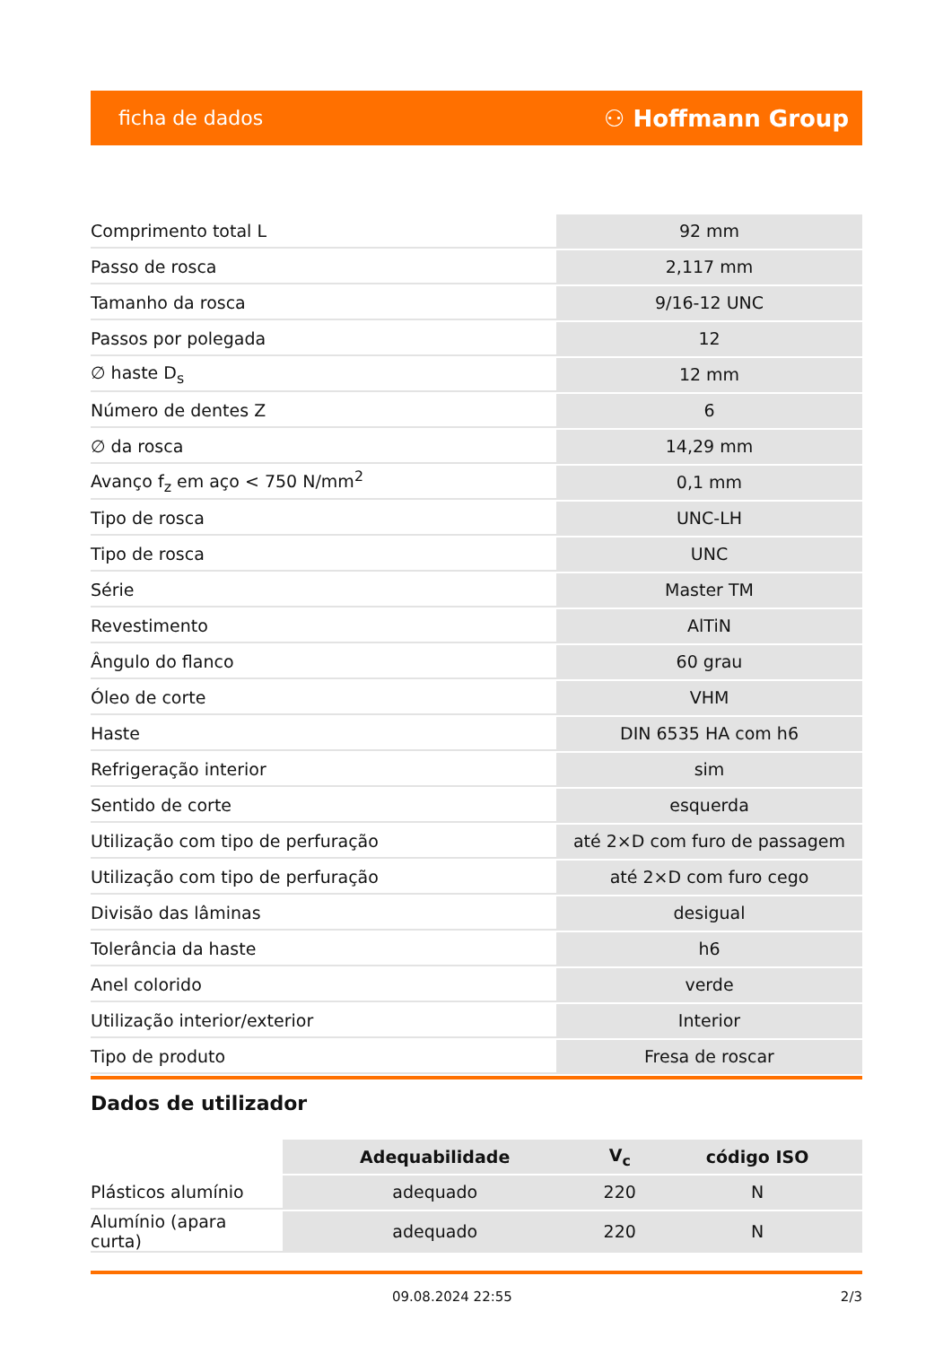ficha de dados ⚇ Hoffmann Group
| Comprimento total L | 92 mm |
| Passo de rosca | 2,117 mm |
| Tamanho da rosca | 9/16-12 UNC |
| Passos por polegada | 12 |
| ∅ haste D<sub>s</sub> | 12 mm |
| Número de dentes Z | 6 |
| ∅ da rosca | 14,29 mm |
| Avanço f<sub>z</sub> em aço < 750 N/mm<sup>2</sup> | 0,1 mm |
| Tipo de rosca | UNC-LH |
| Tipo de rosca | UNC |
| Série | Master TM |
| Revestimento | AlTiN |
| Ângulo do flanco | 60 grau |
| Óleo de corte | VHM |
| Haste | DIN 6535 HA com h6 |
| Refrigeração interior | sim |
| Sentido de corte | esquerda |
| Utilização com tipo de perfuração | até 2×D com furo de passagem |
| Utilização com tipo de perfuração | até 2×D com furo cego |
| Divisão das lâminas | desigual |
| Tolerância da haste | h6 |
| Anel colorido | verde |
| Utilização interior/exterior | Interior |
| Tipo de produto | Fresa de roscar |
Dados de utilizador
| | Adequabilidade | V<sub>c</sub> | código ISO |
| --- | --- | --- | --- |
| Plásticos alumínio | adequado | 220 | N |
| Alumínio (apara curta) | adequado | 220 | N |
09.08.2024 22:55 2/3